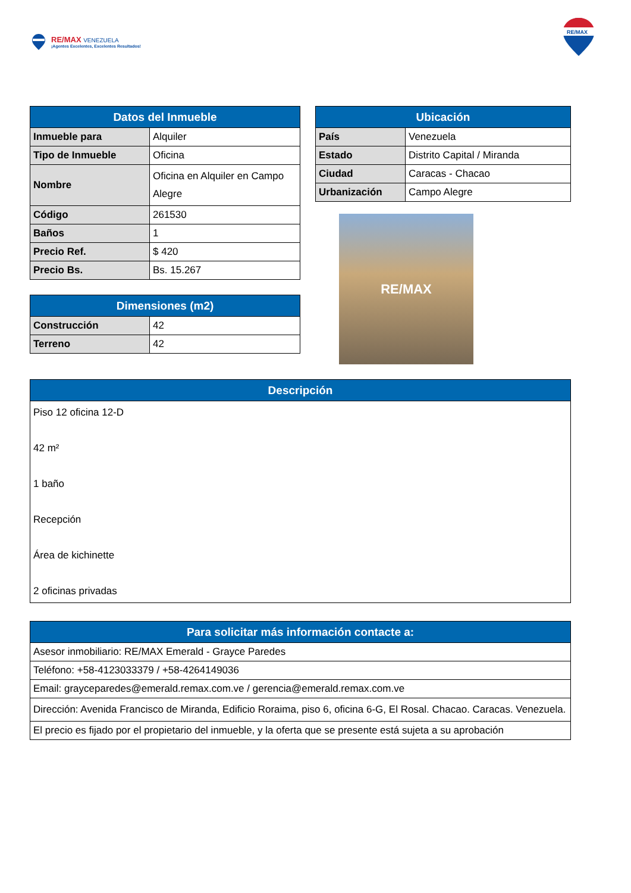RE/MAX VENEZUELA
¡Agentes Excelentes, Excelentes Resultados!
RE/MAX
| Datos del Inmueble | |
| --- | --- |
| Inmueble para | Alquiler |
| Tipo de Inmueble | Oficina |
| Nombre | Oficina en Alquiler en Campo Alegre |
| Código | 261530 |
| Baños | 1 |
| Precio Ref. | $ 420 |
| Precio Bs. | Bs. 15.267 |
| Dimensiones (m2) | |
| --- | --- |
| Construcción | 42 |
| Terreno | 42 |
| Ubicación | |
| --- | --- |
| País | Venezuela |
| Estado | Distrito Capital / Miranda |
| Ciudad | Caracas - Chacao |
| Urbanización | Campo Alegre |
RE/MAX
| Descripción |
| --- |
| Piso 12 oficina 12-D 42 m² 1 baño Recepción Área de kichinette 2 oficinas privadas |
| Para solicitar más información contacte a: |
| --- |
| Asesor inmobiliario: RE/MAX Emerald - Grayce Paredes |
| Teléfono: +58-4123033379 / +58-4264149036 |
| Email: grayceparedes@emerald.remax.com.ve / gerencia@emerald.remax.com.ve |
| Dirección: Avenida Francisco de Miranda, Edificio Roraima, piso 6, oficina 6-G, El Rosal. Chacao. Caracas. Venezuela. |
| El precio es fijado por el propietario del inmueble, y la oferta que se presente está sujeta a su aprobación |